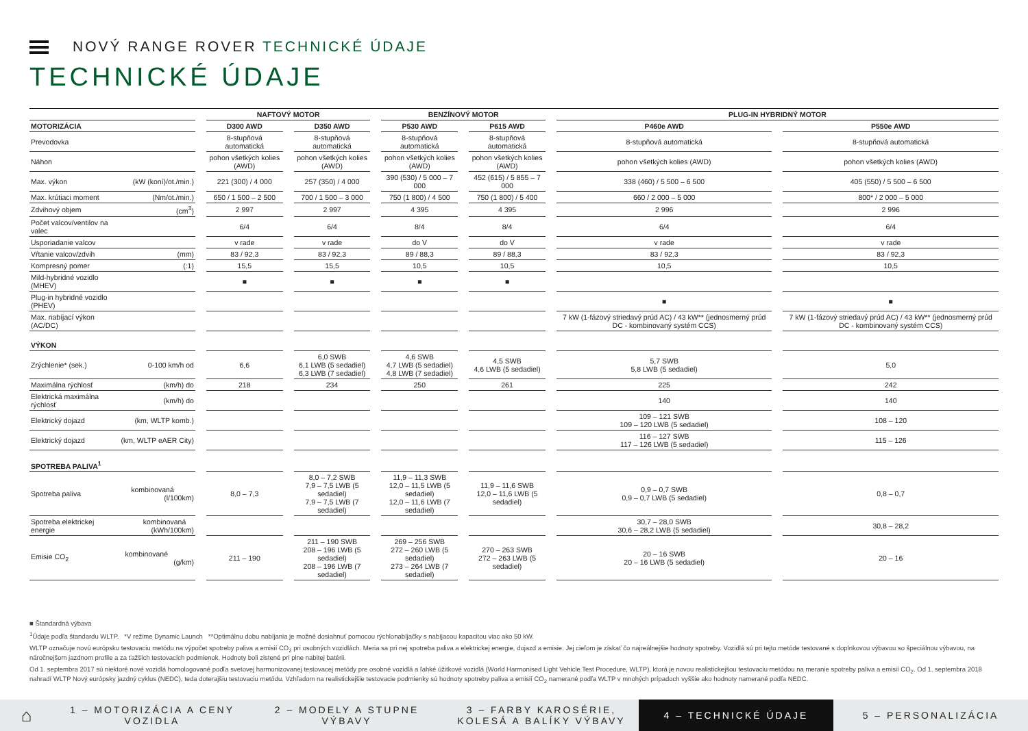NOVÝ RANGE ROVER TECHNICKÉ ÚDAJE
TECHNICKÉ ÚDAJE
| | | | NAFTOVÝ MOTOR | | | | BENZÍNOVÝ MOTOR | | | | PLUG-IN HYBRIDNÝ MOTOR | | |
| --- | --- | --- | --- | --- | --- | --- | --- | --- | --- | --- | --- | --- | --- |
| MOTORIZÁCIA | | | D300 AWD | | D350 AWD | | P530 AWD | | P615 AWD | | P460e AWD | | P550e AWD |
| Prevodovka | | | 8-stupňová automatická | | 8-stupňová automatická | | 8-stupňová automatická | | 8-stupňová automatická | | 8-stupňová automatická | | 8-stupňová automatická |
| Náhon | | | pohon všetkých kolies (AWD) | | pohon všetkých kolies (AWD) | | pohon všetkých kolies (AWD) | | pohon všetkých kolies (AWD) | | pohon všetkých kolies (AWD) | | pohon všetkých kolies (AWD) |
| Max. výkon | (kW (koní)/ot./min.) | | 221 (300) / 4 000 | | 257 (350) / 4 000 | | 390 (530) / 5 000 – 7 000 | | 452 (615) / 5 855 – 7 000 | | 338 (460) / 5 500 – 6 500 | | 405 (550) / 5 500 – 6 500 |
| Max. krútiaci moment | (Nm/ot./min.) | | 650 / 1 500 – 2 500 | | 700 / 1 500 – 3 000 | | 750 (1 800) / 4 500 | | 750 (1 800) / 5 400 | | 660 / 2 000 – 5 000 | | 800* / 2 000 – 5 000 |
| Zdvihový objem | (cm<sup>3</sup>) | | 2 997 | | 2 997 | | 4 395 | | 4 395 | | 2 996 | | 2 996 |
| Počet valcov/ventilov na valec | | | 6/4 | | 6/4 | | 8/4 | | 8/4 | | 6/4 | | 6/4 |
| Usporiadanie valcov | | | v rade | | v rade | | do V | | do V | | v rade | | v rade |
| Vŕtanie valcov/zdvih | (mm) | | 83 / 92,3 | | 83 / 92,3 | | 89 / 88,3 | | 89 / 88,3 | | 83 / 92,3 | | 83 / 92,3 |
| Kompresný pomer | (:1) | | 15,5 | | 15,5 | | 10,5 | | 10,5 | | 10,5 | | 10,5 |
| Mild-hybridné vozidlo (MHEV) | | | ■ | | ■ | | ■ | | ■ | | | | |
| Plug-in hybridné vozidlo (PHEV) | | | | | | | | | | | ■ | | ■ |
| Max. nabíjací výkon (AC/DC) | | | | | | | | | | | 7 kW (1-fázový striedavý prúd AC) / 43 kW** (jednosmerný prúd DC - kombinovaný systém CCS) | | 7 kW (1-fázový striedavý prúd AC) / 43 kW** (jednosmerný prúd DC - kombinovaný systém CCS) |
| VÝKON | | | | | | | | | | | | | |
| Zrýchlenie* (sek.) | 0-100 km/h od | | 6,6 | | 6,0 SWB 6,1 LWB (5 sedadiel) 6,3 LWB (7 sedadiel) | | 4,6 SWB 4,7 LWB (5 sedadiel) 4,8 LWB (7 sedadiel) | | 4,5 SWB 4,6 LWB (5 sedadiel) | | 5,7 SWB 5,8 LWB (5 sedadiel) | | 5,0 |
| Maximálna rýchlosť | (km/h) do | | 218 | | 234 | | 250 | | 261 | | 225 | | 242 |
| Elektrická maximálna rýchlosť | (km/h) do | | | | | | | | | | 140 | | 140 |
| Elektrický dojazd | (km, WLTP komb.) | | | | | | | | | | 109 – 121 SWB 109 – 120 LWB (5 sedadiel) | | 108 – 120 |
| Elektrický dojazd | (km, WLTP eAER City) | | | | | | | | | | 116 – 127 SWB 117 – 126 LWB (5 sedadiel) | | 115 – 126 |
| SPOTREBA PALIVA<sup>1</sup> | | | | | | | | | | | | | |
| Spotreba paliva | kombinovaná (l/100km) | | 8,0 – 7,3 | | 8,0 – 7,2 SWB 7,9 – 7,5 LWB (5 sedadiel) 7,9 – 7,5 LWB (7 sedadiel) | | 11,9 – 11,3 SWB 12,0 – 11,5 LWB (5 sedadiel) 12,0 – 11,6 LWB (7 sedadiel) | | 11,9 – 11,6 SWB 12,0 – 11,6 LWB (5 sedadiel) | | 0,9 – 0,7 SWB 0,9 – 0,7 LWB (5 sedadiel) | | 0,8 – 0,7 |
| Spotreba elektrickej energie | kombinovaná (kWh/100km) | | | | | | | | | | 30,7 – 28,0 SWB 30,6 – 28,2 LWB (5 sedadiel) | | 30,8 – 28,2 |
| Emisie CO<sub>2</sub> | kombinované (g/km) | | 211 – 190 | | 211 – 190 SWB 208 – 196 LWB (5 sedadiel) 208 – 196 LWB (7 sedadiel) | | 269 – 256 SWB 272 – 260 LWB (5 sedadiel) 273 – 264 LWB (7 sedadiel) | | 270 – 263 SWB 272 – 263 LWB (5 sedadiel) | | 20 – 16 SWB 20 – 16 LWB (5 sedadiel) | | 20 – 16 |
■ Štandardná výbava
<sup>1</sup> Údaje podľa štandardu WLTP. *V režime Dynamic Launch **Optimálnu dobu nabíjania je možné dosiahnuť pomocou rýchlonabíjačky s nabíjacou kapacitou viac ako 50 kW.
WLTP označuje novú európsku testovaciu metódu na výpočet spotreby paliva a emisií CO<sub>2</sub> pri osobných vozidlách. Meria sa pri nej spotreba paliva a elektrickej energie, dojazd a emisie. Jej cieľom je získať čo najreálnejšie hodnoty spotreby. Vozidlá sú pri tejto metóde testované s doplnkovou výbavou so špeciálnou výbavou, na náročnejšom jazdnom profile a za ťažších testovacích podmienok. Hodnoty boli zistené pri plne nabitej batérii.
Od 1. septembra 2017 sú niektoré nové vozidlá homologované podľa svetovej harmonizovanej testovacej metódy pre osobné vozidlá a ľahké úžitkové vozidlá (World Harmonised Light Vehicle Test Procedure, WLTP), ktorá je novou realistickejšou testovaciu metódou na meranie spotreby paliva a emisií CO<sub>2</sub>. Od 1. septembra 2018 nahradí WLTP Nový európsky jazdný cyklus (NEDC), teda doterajšiu testovaciu metódu. Vzhľadom na realistickejšie testovacie podmienky sú hodnoty spotreby paliva a emisií CO<sub>2</sub> namerané podľa WLTP v mnohých prípadoch vyššie ako hodnoty namerané podľa NEDC.
⌂
1 – MOTORIZÁCIA A CENY VOZIDLA 2 – MODELY A STUPNE VÝBAVY
3 – FARBY KAROSÉRIE, KOLESÁ A BALÍKY VÝBAVY
4 – TECHNICKÉ ÚDAJE
5 – PERSONALIZÁCIA